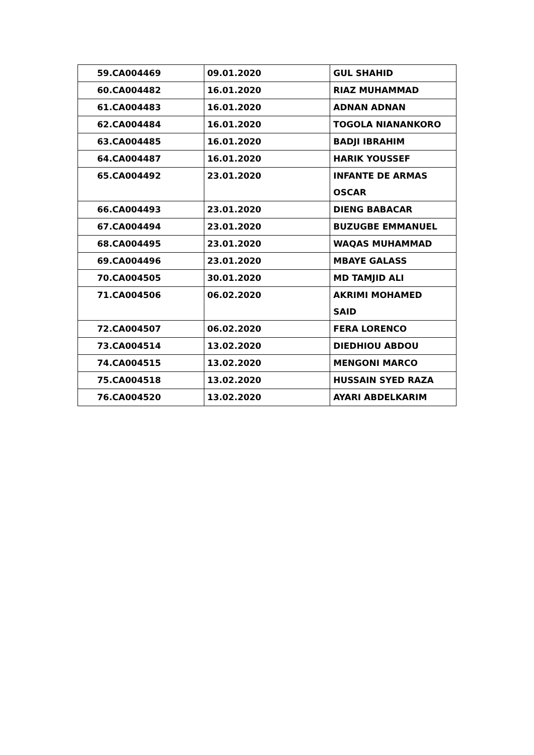| 59.CA004469 | 09.01.2020 | GUL SHAHID |
| 60.CA004482 | 16.01.2020 | RIAZ MUHAMMAD |
| 61.CA004483 | 16.01.2020 | ADNAN ADNAN |
| 62.CA004484 | 16.01.2020 | TOGOLA NIANANKORO |
| 63.CA004485 | 16.01.2020 | BADJI IBRAHIM |
| 64.CA004487 | 16.01.2020 | HARIK YOUSSEF |
| 65.CA004492 | 23.01.2020 | INFANTE DE ARMAS OSCAR |
| 66.CA004493 | 23.01.2020 | DIENG BABACAR |
| 67.CA004494 | 23.01.2020 | BUZUGBE EMMANUEL |
| 68.CA004495 | 23.01.2020 | WAQAS MUHAMMAD |
| 69.CA004496 | 23.01.2020 | MBAYE GALASS |
| 70.CA004505 | 30.01.2020 | MD TAMJID ALI |
| 71.CA004506 | 06.02.2020 | AKRIMI MOHAMED SAID |
| 72.CA004507 | 06.02.2020 | FERA LORENCO |
| 73.CA004514 | 13.02.2020 | DIEDHIOU ABDOU |
| 74.CA004515 | 13.02.2020 | MENGONI MARCO |
| 75.CA004518 | 13.02.2020 | HUSSAIN SYED RAZA |
| 76.CA004520 | 13.02.2020 | AYARI ABDELKARIM |